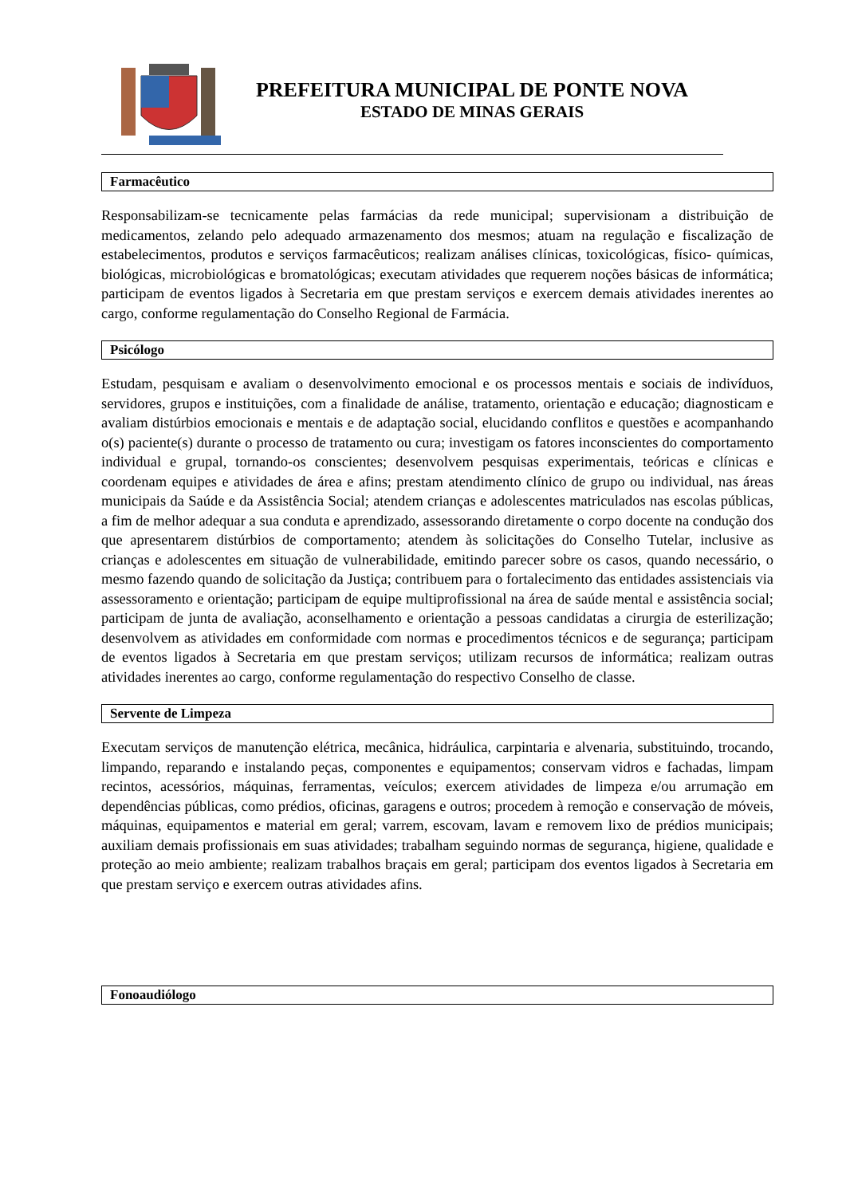PREFEITURA MUNICIPAL DE PONTE NOVA
ESTADO DE MINAS GERAIS
Farmacêutico
Responsabilizam-se tecnicamente pelas farmácias da rede municipal; supervisionam a distribuição de medicamentos, zelando pelo adequado armazenamento dos mesmos; atuam na regulação e fiscalização de estabelecimentos, produtos e serviços farmacêuticos; realizam análises clínicas, toxicológicas, físico- químicas, biológicas, microbiológicas e bromatológicas; executam atividades que requerem noções básicas de informática; participam de eventos ligados à Secretaria em que prestam serviços e exercem demais atividades inerentes ao cargo, conforme regulamentação do Conselho Regional de Farmácia.
Psicólogo
Estudam, pesquisam e avaliam o desenvolvimento emocional e os processos mentais e sociais de indivíduos, servidores, grupos e instituições, com a finalidade de análise, tratamento, orientação e educação; diagnosticam e avaliam distúrbios emocionais e mentais e de adaptação social, elucidando conflitos e questões e acompanhando o(s) paciente(s) durante o processo de tratamento ou cura; investigam os fatores inconscientes do comportamento individual e grupal, tornando-os conscientes; desenvolvem pesquisas experimentais, teóricas e clínicas e coordenam equipes e atividades de área e afins; prestam atendimento clínico de grupo ou individual, nas áreas municipais da Saúde e da Assistência Social; atendem crianças e adolescentes matriculados nas escolas públicas, a fim de melhor adequar a sua conduta e aprendizado, assessorando diretamente o corpo docente na condução dos que apresentarem distúrbios de comportamento; atendem às solicitações do Conselho Tutelar, inclusive as crianças e adolescentes em situação de vulnerabilidade, emitindo parecer sobre os casos, quando necessário, o mesmo fazendo quando de solicitação da Justiça; contribuem para o fortalecimento das entidades assistenciais via assessoramento e orientação; participam de equipe multiprofissional na área de saúde mental e assistência social; participam de junta de avaliação, aconselhamento e orientação a pessoas candidatas a cirurgia de esterilização; desenvolvem as atividades em conformidade com normas e procedimentos técnicos e de segurança; participam de eventos ligados à Secretaria em que prestam serviços; utilizam recursos de informática; realizam outras atividades inerentes ao cargo, conforme regulamentação do respectivo Conselho de classe.
Servente de Limpeza
Executam serviços de manutenção elétrica, mecânica, hidráulica, carpintaria e alvenaria, substituindo, trocando, limpando, reparando e instalando peças, componentes e equipamentos; conservam vidros e fachadas, limpam recintos, acessórios, máquinas, ferramentas, veículos; exercem atividades de limpeza e/ou arrumação em dependências públicas, como prédios, oficinas, garagens e outros; procedem à remoção e conservação de móveis, máquinas, equipamentos e material em geral; varrem, escovam, lavam e removem lixo de prédios municipais; auxiliam demais profissionais em suas atividades; trabalham seguindo normas de segurança, higiene, qualidade e proteção ao meio ambiente; realizam trabalhos braçais em geral; participam dos eventos ligados à Secretaria em que prestam serviço e exercem outras atividades afins.
Fonoaudiólogo